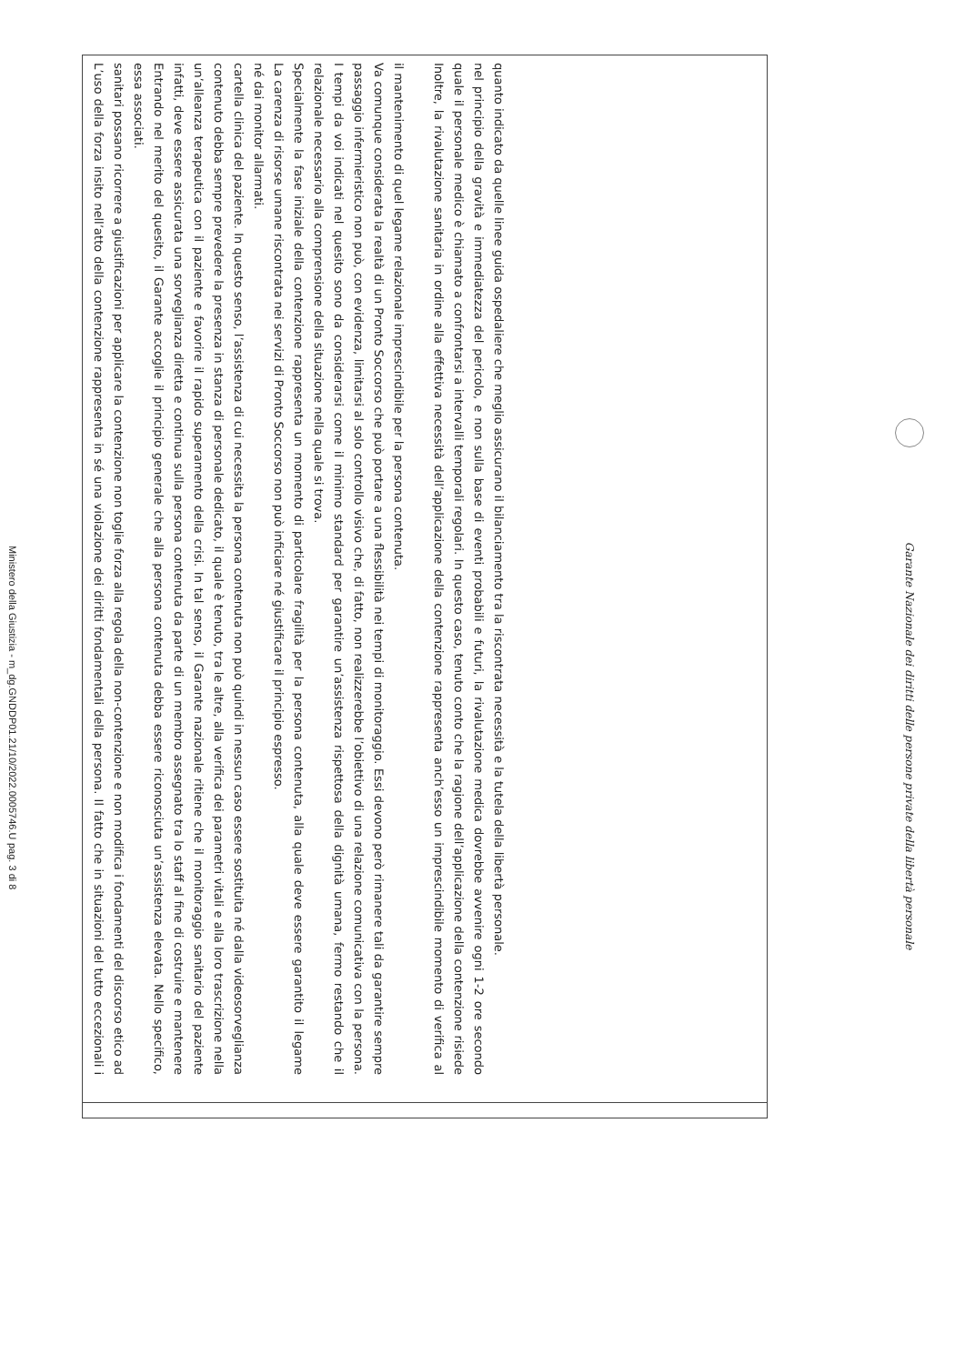Ministero della Giustizia - m_dg.GNDDP01.21/10/2022.0005746.U pag. 3 di 8
| L’uso della forza insito nell’atto della contenzione rappresenta in sé una violazione dei diritti fondamentali della persona. Il fatto che in situazioni del tutto eccezionali i sanitari possano ricorrere a giustificazioni per applicare la contenzione non toglie forza alla regola della non-contenzione e non modifica i fondamenti del discorso etico ad essa associati. Entrando nel merito del quesito, il Garante accoglie il principio generale che alla persona contenuta debba essere riconosciuta un’assistenza elevata. Nello specifico, infatti, deve essere assicurata una sorveglianza diretta e continua sulla persona contenuta da parte di un membro assegnato tra lo staff al fine di costruire e mantenere un’alleanza terapeutica con il paziente e favorire il rapido superamento della crisi. In tal senso, il Garante nazionale ritiene che il monitoraggio sanitario del paziente contenuto debba sempre prevedere la presenza in stanza di personale dedicato, il quale è tenuto, tra le altre, alla verifica dei parametri vitali e alla loro trascrizione nella cartella clinica del paziente. In questo senso, l’assistenza di cui necessita la persona contenuta non può quindi in nessun caso essere sostituita né dalla videosorveglianza né dai monitor allarmati. La carenza di risorse umane riscontrata nei servizi di Pronto Soccorso non può inficiare né giustificare il principio espresso. Specialmente la fase iniziale della contenzione rappresenta un momento di particolare fragilità per la persona contenuta, alla quale deve essere garantito il legame relazionale necessario alla comprensione della situazione nella quale si trova. I tempi da voi indicati nel quesito sono da considerarsi come il minimo standard per garantire un’assistenza rispettosa della dignità umana, fermo restando che il passaggio infermieristico non può, con evidenza, limitarsi al solo controllo visivo che, di fatto, non realizzerebbe l’obiettivo di una relazione comunicativa con la persona. Va comunque considerata la realtà di un Pronto Soccorso che può portare a una flessibilità nei tempi di monitoraggio. Essi devono però rimanere tali da garantire sempre il mantenimento di quel legame relazionale imprescindibile per la persona contenuta. Inoltre, la rivalutazione sanitaria in ordine alla effettiva necessità dell’applicazione della contenzione rappresenta anch’esso un imprescindibile momento di verifica al quale il personale medico è chiamato a confrontarsi a intervalli temporali regolari. In questo caso, tenuto conto che la ragione dell’applicazione della contenzione risiede nel principio della gravità e immediatezza del pericolo, e non sulla base di eventi probabili e futuri, la rivalutazione medica dovrebbe avvenire ogni 1-2 ore secondo quanto indicato da quelle linee guida ospedaliere che meglio assicurano il bilanciamento tra la riscontrata necessità e la tutela della libertà personale. | |
Garante Nazionale dei diritti delle persone private della libertà personale